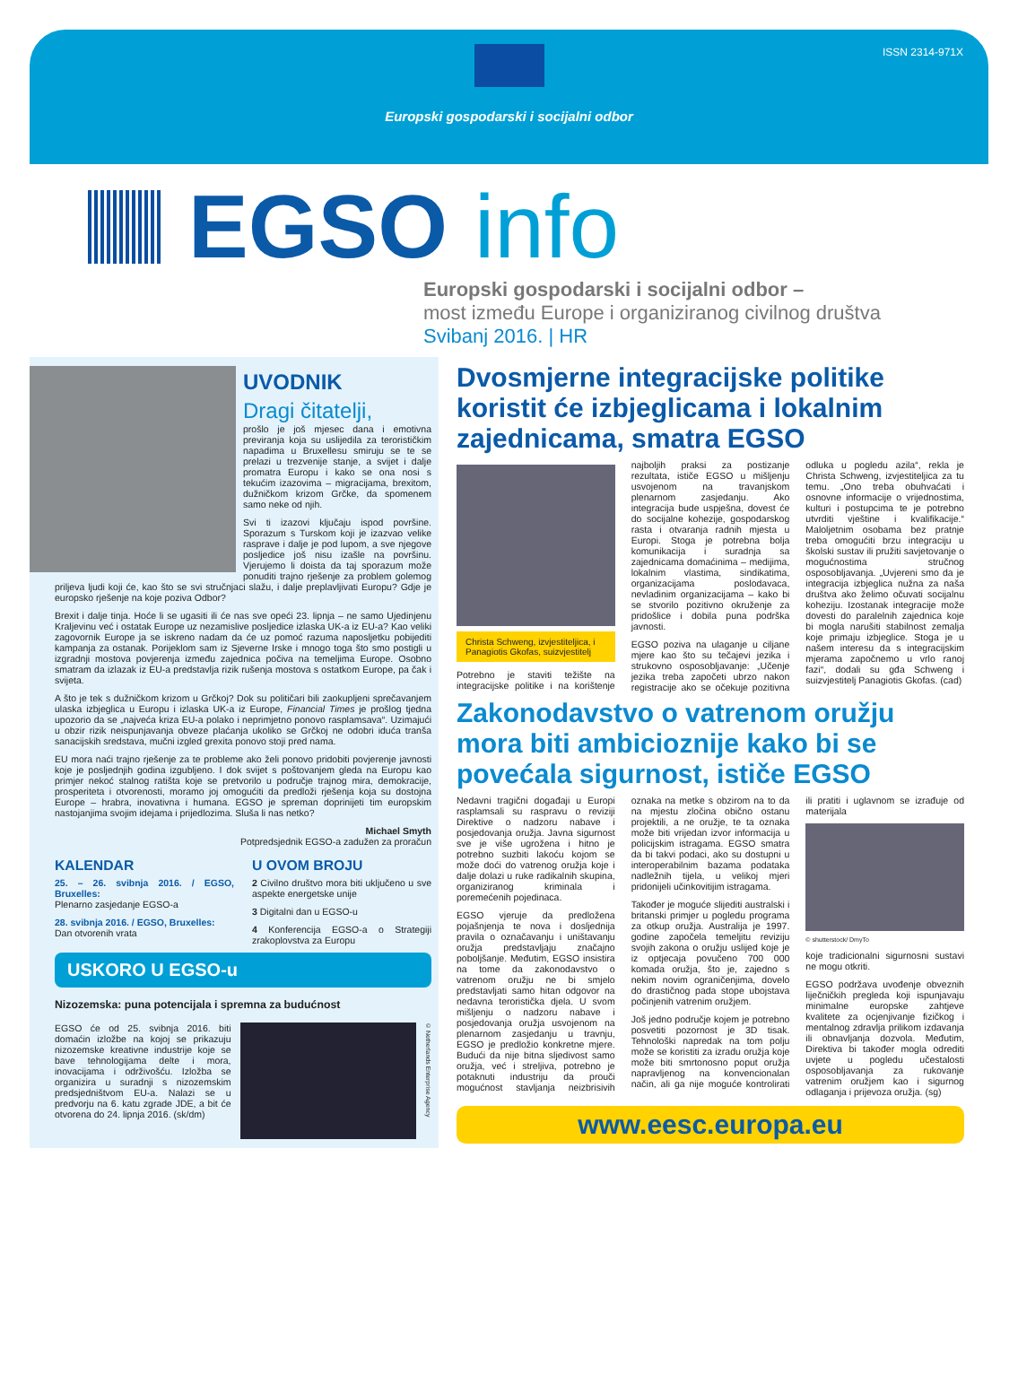ISSN 2314-971X
Europski gospodarski i socijalni odbor
EGSO info
Europski gospodarski i socijalni odbor –
most između Europe i organiziranog civilnog društva
Svibanj 2016. | HR
UVODNIK
Dragi čitatelji,
prošlo je još mjesec dana i emotivna previranja koja su uslijedila za terorističkim napadima u Bruxellesu smiruju se te se prelazi u trezvenije stanje, a svijet i dalje promatra Europu i kako se ona nosi s tekućim izazovima – migracijama, brexitom, dužničkom krizom Grčke, da spomenem samo neke od njih.
Svi ti izazovi ključaju ispod površine. Sporazum s Turskom koji je izazvao velike rasprave i dalje je pod lupom, a sve njegove posljedice još nisu izašle na površinu. Vjerujemo li doista da taj sporazum može ponuditi trajno rješenje za problem golemog priljeva ljudi koji će, kao što se svi stručnjaci slažu, i dalje preplavljivati Europu? Gdje je europsko rješenje na koje poziva Odbor?
Brexit i dalje tinja. Hoće li se ugasiti ili će nas sve opeći 23. lipnja – ne samo Ujedinjenu Kraljevinu već i ostatak Europe uz nezamislive posljedice izlaska UK-a iz EU-a? Kao veliki zagovornik Europe ja se iskreno nadam da će uz pomoć razuma naposljetku pobijediti kampanja za ostanak. Porijeklom sam iz Sjeverne Irske i mnogo toga što smo postigli u izgradnji mostova povjerenja između zajednica počiva na temeljima Europe. Osobno smatram da izlazak iz EU-a predstavlja rizik rušenja mostova s ostatkom Europe, pa čak i svijeta.
A što je tek s dužničkom krizom u Grčkoj? Dok su političari bili zaokupljeni sprečavanjem ulaska izbjeglica u Europu i izlaska UK-a iz Europe, Financial Times je prošlog tjedna upozorio da se „najveća kriza EU-a polako i neprimjetno ponovo rasplamsava“. Uzimajući u obzir rizik neispunjavanja obveze plaćanja ukoliko se Grčkoj ne odobri iduća tranša sanacijskih sredstava, mučni izgled grexita ponovo stoji pred nama.
EU mora naći trajno rješenje za te probleme ako želi ponovo pridobiti povjerenje javnosti koje je posljednjih godina izgubljeno. I dok svijet s poštovanjem gleda na Europu kao primjer nekoć stalnog ratišta koje se pretvorilo u područje trajnog mira, demokracije, prosperiteta i otvorenosti, moramo joj omogućiti da predloži rješenja koja su dostojna Europe – hrabra, inovativna i humana. EGSO je spreman doprinijeti tim europskim nastojanjima svojim idejama i prijedlozima. Sluša li nas netko?
Michael Smyth
Potpredsjednik EGSO-a zadužen za proračun
KALENDAR
25. – 26. svibnja 2016. / EGSO, Bruxelles:
Plenarno zasjedanje EGSO-a
28. svibnja 2016. / EGSO, Bruxelles:
Dan otvorenih vrata
U OVOM BROJU
2 Civilno društvo mora biti uključeno u sve aspekte energetske unije
3 Digitalni dan u EGSO-u
4 Konferencija EGSO-a o Strategiji zrakoplovstva za Europu
USKORO U EGSO-u
Nizozemska: puna potencijala i spremna za budućnost
EGSO će od 25. svibnja 2016. biti domaćin izložbe na kojoj se prikazuju nizozemske kreativne industrije koje se bave tehnologijama delte i mora, inovacijama i održivošću. Izložba se organizira u suradnji s nizozemskim predsjedništvom EU-a. Nalazi se u predvorju na 6. katu zgrade JDE, a bit će otvorena do 24. lipnja 2016. (sk/dm)
© Netherlands Enterprise Agency
Dvosmjerne integracijske politike koristit će izbjeglicama i lokalnim zajednicama, smatra EGSO
Christa Schweng, izvjestiteljica, i Panagiotis Gkofas, suizvjestitelj
Potrebno je staviti težište na integracijske politike i na korištenje najboljih praksi za postizanje rezultata, ističe EGSO u mišljenju usvojenom na travanjskom plenarnom zasjedanju. Ako integracija bude uspješna, dovest će do socijalne kohezije, gospodarskog rasta i otvaranja radnih mjesta u Europi. Stoga je potrebna bolja komunikacija i suradnja sa zajednicama domaćinima – medijima, lokalnim vlastima, sindikatima, organizacijama poslodavaca, nevladinim organizacijama – kako bi se stvorilo pozitivno okruženje za pridošlice i dobila puna podrška javnosti.
EGSO poziva na ulaganje u ciljane mjere kao što su tečajevi jezika i strukovno osposobljavanje: „Učenje jezika treba započeti ubrzo nakon registracije ako se očekuje pozitivna odluka u pogledu azila“, rekla je Christa Schweng, izvjestiteljica za tu temu. „Ono treba obuhvaćati i osnovne informacije o vrijednostima, kulturi i postupcima te je potrebno utvrditi vještine i kvalifikacije.“ Maloljetnim osobama bez pratnje treba omogućiti brzu integraciju u školski sustav ili pružiti savjetovanje o mogućnostima stručnog osposobljavanja. „Uvjereni smo da je integracija izbjeglica nužna za naša društva ako želimo očuvati socijalnu koheziju. Izostanak integracije može dovesti do paralelnih zajednica koje bi mogla narušiti stabilnost zemalja koje primaju izbjeglice. Stoga je u našem interesu da s integracijskim mjerama započnemo u vrlo ranoj fazi“, dodali su gđa Schweng i suizvjestitelj Panagiotis Gkofas. (cad)
Zakonodavstvo o vatrenom oružju mora biti ambicioznije kako bi se povećala sigurnost, ističe EGSO
Nedavni tragični događaji u Europi rasplamsali su raspravu o reviziji Direktive o nadzoru nabave i posjedovanja oružja. Javna sigurnost sve je više ugrožena i hitno je potrebno suzbiti lakoću kojom se može doći do vatrenog oružja koje i dalje dolazi u ruke radikalnih skupina, organiziranog kriminala i poremećenih pojedinaca.
EGSO vjeruje da predložena pojašnjenja te nova i dosljednija pravila o označavanju i uništavanju oružja predstavljaju značajno poboljšanje. Međutim, EGSO insistira na tome da zakonodavstvo o vatrenom oružju ne bi smjelo predstavljati samo hitan odgovor na nedavna teroristička djela. U svom mišljenju o nadzoru nabave i posjedovanja oružja usvojenom na plenarnom zasjedanju u travnju, EGSO je predložio konkretne mjere. Budući da nije bitna sljedivost samo oružja, već i streljiva, potrebno je potaknuti industriju da prouči mogućnost stavljanja neizbrisivih oznaka na metke s obzirom na to da na mjestu zločina obično ostanu projektili, a ne oružje, te ta oznaka može biti vrijedan izvor informacija u policijskim istragama. EGSO smatra da bi takvi podaci, ako su dostupni u interoperabilnim bazama podataka nadležnih tijela, u velikoj mjeri pridonijeli učinkovitijim istragama.
Također je moguće slijediti australski i britanski primjer u pogledu programa za otkup oružja. Australija je 1997. godine započela temeljitu reviziju svojih zakona o oružju uslijed koje je iz optjecaja povučeno 700 000 komada oružja, što je, zajedno s nekim novim ograničenjima, dovelo do drastičnog pada stope ubojstava počinjenih vatrenim oružjem.
Još jedno područje kojem je potrebno posvetiti pozornost je 3D tisak. Tehnološki napredak na tom polju može se koristiti za izradu oružja koje može biti smrtonosno poput oružja napravljenog na konvencionalan način, ali ga nije moguće kontrolirati ili pratiti i uglavnom se izrađuje od materijala
© shutterstock/ DmyTo
koje tradicionalni sigurnosni sustavi ne mogu otkriti.
EGSO podržava uvođenje obveznih liječničkih pregleda koji ispunjavaju minimalne europske zahtjeve kvalitete za ocjenjivanje fizičkog i mentalnog zdravlja prilikom izdavanja ili obnavljanja dozvola. Međutim, Direktiva bi također mogla odrediti uvjete u pogledu učestalosti osposobljavanja za rukovanje vatrenim oružjem kao i sigurnog odlaganja i prijevoza oružja. (sg)
www.eesc.europa.eu